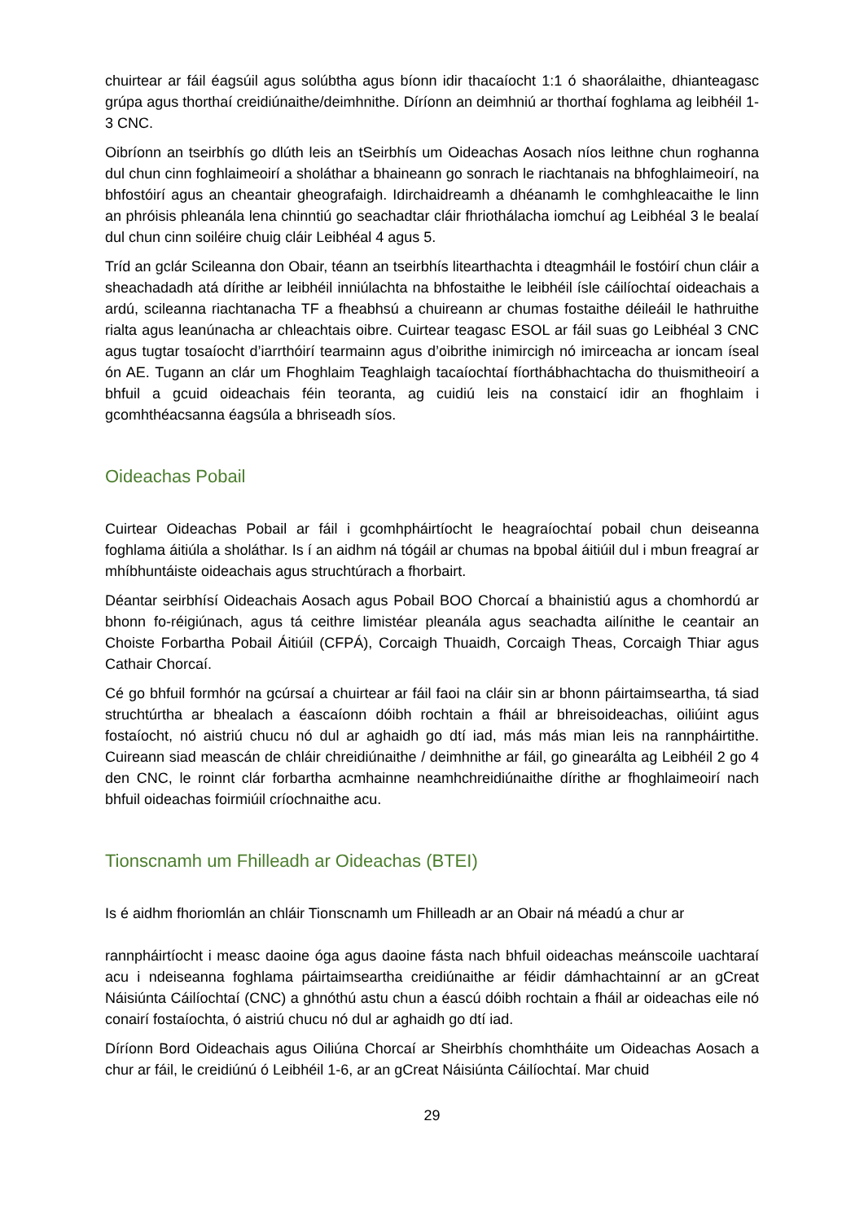chuirtear ar fáil éagsúil agus solúbtha agus bíonn idir thacaíocht 1:1 ó shaorálaithe, dhianteagasc grúpa agus thorthaí creidiúnaithe/deimhnithe. Díríonn an deimhniú ar thorthaí foghlama ag leibhéil 1-3 CNC.
Oibríonn an tseirbhís go dlúth leis an tSeirbhís um Oideachas Aosach níos leithne chun roghanna dul chun cinn foghlaimeoirí a sholáthar a bhaineann go sonrach le riachtanais na bhfoghlaimeoirí, na bhfostóirí agus an cheantair gheografaigh. Idirchaidreamh a dhéanamh le comhghleacaithe le linn an phróisis phleanála lena chinntiú go seachadtar cláir fhriothálacha iomchuí ag Leibhéal 3 le bealaí dul chun cinn soiléire chuig cláir Leibhéal 4 agus 5.
Tríd an gclár Scileanna don Obair, téann an tseirbhís litearthachta i dteagmháil le fostóirí chun cláir a sheachadadh atá dírithe ar leibhéil inniúlachta na bhfostaithe le leibhéil ísle cáilíochtaí oideachais a ardú, scileanna riachtanacha TF a fheabhsú a chuireann ar chumas fostaithe déileáil le hathruithe rialta agus leanúnacha ar chleachtais oibre. Cuirtear teagasc ESOL ar fáil suas go Leibhéal 3 CNC agus tugtar tosaíocht d’iarrthóirí tearmainn agus d’oibrithe inimircigh nó imirceacha ar ioncam íseal ón AE. Tugann an clár um Fhoghlaim Teaghlaigh tacaíochtaí fíorthábhachtacha do thuismitheoirí a bhfuil a gcuid oideachais féin teoranta, ag cuidiú leis na constaicí idir an fhoghlaim i gcomhthéacsanna éagsúla a bhriseadh síos.
Oideachas Pobail
Cuirtear Oideachas Pobail ar fáil i gcomhpháirtíocht le heagraíochtaí pobail chun deiseanna foghlama áitiúla a sholáthar. Is í an aidhm ná tógáil ar chumas na bpobal áitiúil dul i mbun freagraí ar mhíbhuntáiste oideachais agus struchtúrach a fhorbairt.
Déantar seirbhísí Oideachais Aosach agus Pobail BOO Chorcaí a bhainistiú agus a chomhordú ar bhonn fo-réigiúnach, agus tá ceithre limistéar pleanála agus seachadta ailínithe le ceantair an Choiste Forbartha Pobail Áitiúil (CFPÁ), Corcaigh Thuaidh, Corcaigh Theas, Corcaigh Thiar agus Cathair Chorcaí.
Cé go bhfuil formhór na gcúrsaí a chuirtear ar fáil faoi na cláir sin ar bhonn páirtaimseartha, tá siad struchtúrtha ar bhealach a éascaíonn dóibh rochtain a fháil ar bhreisoideachas, oiliúint agus fostaíocht, nó aistriú chucu nó dul ar aghaidh go dtí iad, más más mian leis na rannpháirtithe. Cuireann siad meascán de chláir chreidiúnaithe / deimhnithe ar fáil, go ginearálta ag Leibhéil 2 go 4 den CNC, le roinnt clár forbartha acmhainne neamhchreidiúnaithe dírithe ar fhoghlaimeoirí nach bhfuil oideachas foirmiúil críochnaithe acu.
Tionscnamh um Fhilleadh ar Oideachas (BTEI)
Is é aidhm fhoriomlán an chláir Tionscnamh um Fhilleadh ar an Obair ná méadú a chur ar
rannpháirtíocht i measc daoine óga agus daoine fásta nach bhfuil oideachas meánscoile uachtaraí acu i ndeiseanna foghlama páirtaimseartha creidiúnaithe ar féidir dámhachtainní ar an gCreat Náisiúnta Cáilíochtaí (CNC) a ghnóthú astu chun a éascú dóibh rochtain a fháil ar oideachas eile nó conairí fostaíochta, ó aistriú chucu nó dul ar aghaidh go dtí iad.
Díríonn Bord Oideachais agus Oiliúna Chorcaí ar Sheirbhís chomhtháite um Oideachas Aosach a chur ar fáil, le creidiúnú ó Leibhéil 1-6, ar an gCreat Náisiúnta Cáilíochtaí. Mar chuid
29